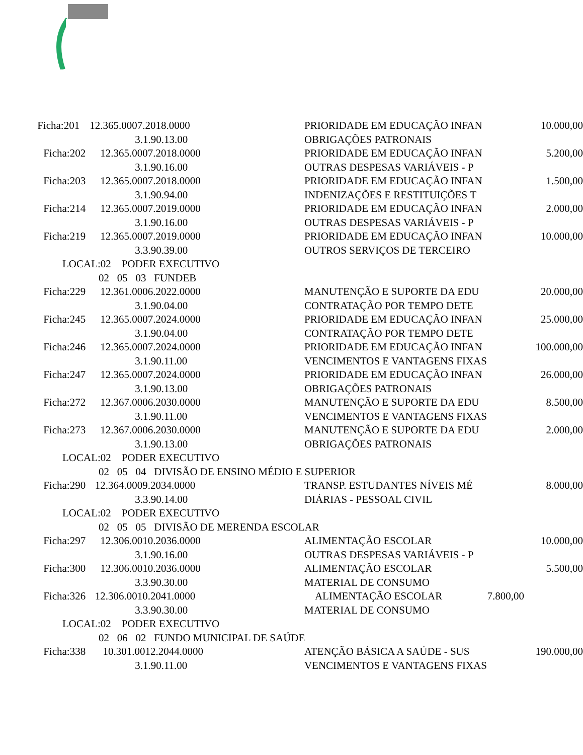| Ficha:201 | 12.365.0007.2018.0000 | PRIORIDADE EM EDUCAÇÃO INFAN | 10.000,00 |
| | 3.1.90.13.00 | OBRIGAÇÕES PATRONAIS | |
| Ficha:202 | 12.365.0007.2018.0000 | PRIORIDADE EM EDUCAÇÃO INFAN | 5.200,00 |
| | 3.1.90.16.00 | OUTRAS DESPESAS VARIÁVEIS - P | |
| Ficha:203 | 12.365.0007.2018.0000 | PRIORIDADE EM EDUCAÇÃO INFAN | 1.500,00 |
| | 3.1.90.94.00 | INDENIZAÇÕES E RESTITUIÇÕES T | |
| Ficha:214 | 12.365.0007.2019.0000 | PRIORIDADE EM EDUCAÇÃO INFAN | 2.000,00 |
| | 3.1.90.16.00 | OUTRAS DESPESAS VARIÁVEIS - P | |
| Ficha:219 | 12.365.0007.2019.0000 | PRIORIDADE EM EDUCAÇÃO INFAN | 10.000,00 |
| | 3.3.90.39.00 | OUTROS SERVIÇOS DE TERCEIRO | |
| LOCAL:02 PODER EXECUTIVO | | | |
| 02 05 03 FUNDEB | | | |
| Ficha:229 | 12.361.0006.2022.0000 | MANUTENÇÃO E SUPORTE DA EDU | 20.000,00 |
| | 3.1.90.04.00 | CONTRATAÇÃO POR TEMPO DETE | |
| Ficha:245 | 12.365.0007.2024.0000 | PRIORIDADE EM EDUCAÇÃO INFAN | 25.000,00 |
| | 3.1.90.04.00 | CONTRATAÇÃO POR TEMPO DETE | |
| Ficha:246 | 12.365.0007.2024.0000 | PRIORIDADE EM EDUCAÇÃO INFAN | 100.000,00 |
| | 3.1.90.11.00 | VENCIMENTOS E VANTAGENS FIXAS | |
| Ficha:247 | 12.365.0007.2024.0000 | PRIORIDADE EM EDUCAÇÃO INFAN | 26.000,00 |
| | 3.1.90.13.00 | OBRIGAÇÕES PATRONAIS | |
| Ficha:272 | 12.367.0006.2030.0000 | MANUTENÇÃO E SUPORTE DA EDU | 8.500,00 |
| | 3.1.90.11.00 | VENCIMENTOS E VANTAGENS FIXAS | |
| Ficha:273 | 12.367.0006.2030.0000 | MANUTENÇÃO E SUPORTE DA EDU | 2.000,00 |
| | 3.1.90.13.00 | OBRIGAÇÕES PATRONAIS | |
| LOCAL:02 PODER EXECUTIVO | | | |
| 02 05 04 DIVISÃO DE ENSINO MÉDIO E SUPERIOR | | | |
| Ficha:290 | 12.364.0009.2034.0000 | TRANSP. ESTUDANTES NÍVEIS MÉ | 8.000,00 |
| | 3.3.90.14.00 | DIÁRIAS - PESSOAL CIVIL | |
| LOCAL:02 PODER EXECUTIVO | | | |
| 02 05 05 DIVISÃO DE MERENDA ESCOLAR | | | |
| Ficha:297 | 12.306.0010.2036.0000 | ALIMENTAÇÃO ESCOLAR | 10.000,00 |
| | 3.1.90.16.00 | OUTRAS DESPESAS VARIÁVEIS - P | |
| Ficha:300 | 12.306.0010.2036.0000 | ALIMENTAÇÃO ESCOLAR | 5.500,00 |
| | 3.3.90.30.00 | MATERIAL DE CONSUMO | |
| Ficha:326 | 12.306.0010.2041.0000 | ALIMENTAÇÃO ESCOLAR 7.800,00 | |
| | 3.3.90.30.00 | MATERIAL DE CONSUMO | |
| LOCAL:02 PODER EXECUTIVO | | | |
| 02 06 02 FUNDO MUNICIPAL DE SAÚDE | | | |
| Ficha:338 | 10.301.0012.2044.0000 | ATENÇÃO BÁSICA A SAÚDE - SUS | 190.000,00 |
| | 3.1.90.11.00 | VENCIMENTOS E VANTAGENS FIXAS | |